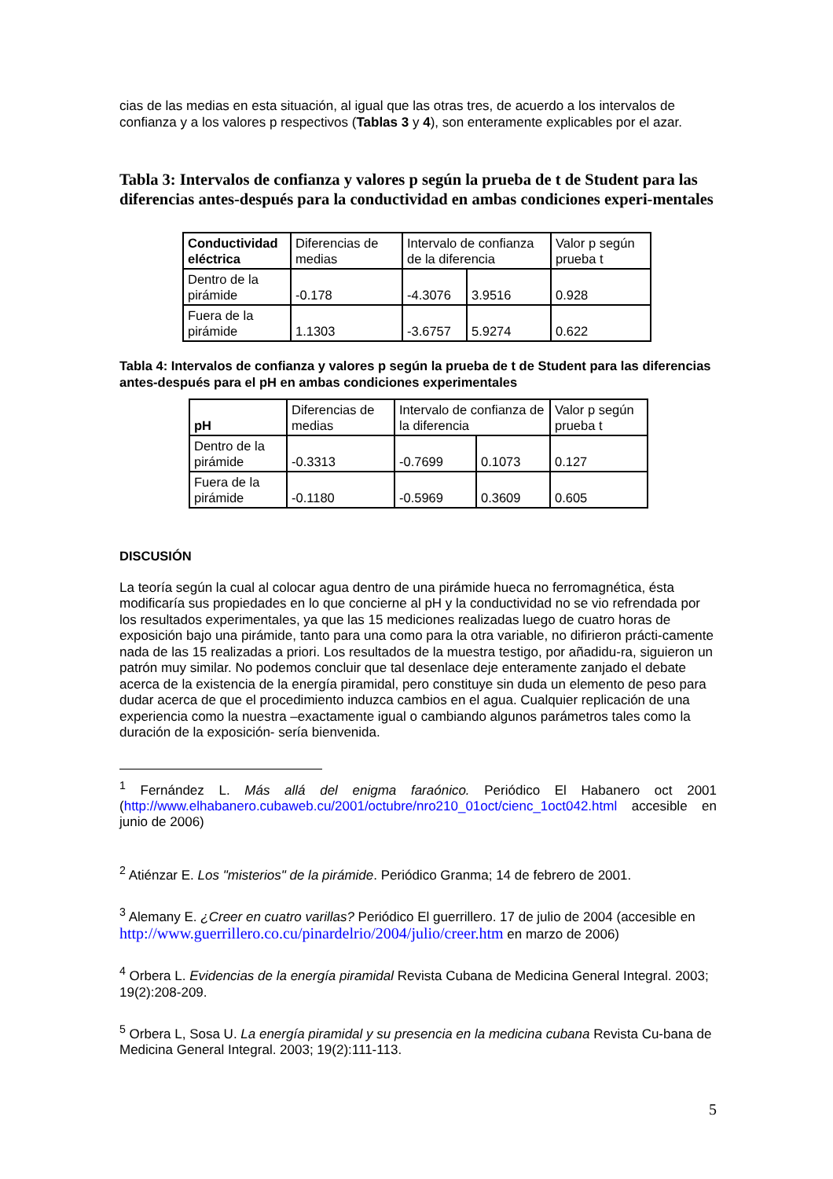cias de las medias en esta situación, al igual que las otras tres, de acuerdo a los intervalos de confianza y a los valores p respectivos (Tablas 3 y 4), son enteramente explicables por el azar.
Tabla 3: Intervalos de confianza y valores p según la prueba de t de Student para las diferencias antes-después para la conductividad en ambas condiciones experi-mentales
| Conductividad eléctrica | Diferencias de medias | Intervalo de confianza de la diferencia | | Valor p según prueba t |
| Dentro de la pirámide | -0.178 | -4.3076 | 3.9516 | 0.928 |
| Fuera de la pirámide | 1.1303 | -3.6757 | 5.9274 | 0.622 |
Tabla 4: Intervalos de confianza y valores p según la prueba de t de Student para las diferencias antes-después para el pH en ambas condiciones experimentales
| pH | Diferencias de medias | Intervalo de confianza de la diferencia | | Valor p según prueba t |
| Dentro de la pirámide | -0.3313 | -0.7699 | 0.1073 | 0.127 |
| Fuera de la pirámide | -0.1180 | -0.5969 | 0.3609 | 0.605 |
DISCUSIÓN
La teoría según la cual al colocar agua dentro de una pirámide hueca no ferromagnética, ésta modificaría sus propiedades en lo que concierne al pH y la conductividad no se vio refrendada por los resultados experimentales, ya que las 15 mediciones realizadas luego de cuatro horas de exposición bajo una pirámide, tanto para una como para la otra variable, no difirieron prácti-camente nada de las 15 realizadas a priori. Los resultados de la muestra testigo, por añadidu-ra, siguieron un patrón muy similar. No podemos concluir que tal desenlace deje enteramente zanjado el debate acerca de la existencia de la energía piramidal, pero constituye sin duda un elemento de peso para dudar acerca de que el procedimiento induzca cambios en el agua. Cualquier replicación de una experiencia como la nuestra –exactamente igual o cambiando algunos parámetros tales como la duración de la exposición- sería bienvenida.
<sup>1</sup> Fernández L. Más allá del enigma faraónico. Periódico El Habanero oct 2001 (http://www.elhabanero.cubaweb.cu/2001/octubre/nro210_01oct/cienc_1oct042.html accesible en junio de 2006)
<sup>2</sup> Atiénzar E. Los "misterios" de la pirámide. Periódico Granma; 14 de febrero de 2001.
<sup>3</sup> Alemany E. ¿Creer en cuatro varillas? Periódico El guerrillero. 17 de julio de 2004 (accesible en http://www.guerrillero.co.cu/pinardelrio/2004/julio/creer.htm en marzo de 2006)
<sup>4</sup> Orbera L. Evidencias de la energía piramidal Revista Cubana de Medicina General Integral. 2003; 19(2):208-209.
<sup>5</sup> Orbera L, Sosa U. La energía piramidal y su presencia en la medicina cubana Revista Cu-bana de Medicina General Integral. 2003; 19(2):111-113.
5